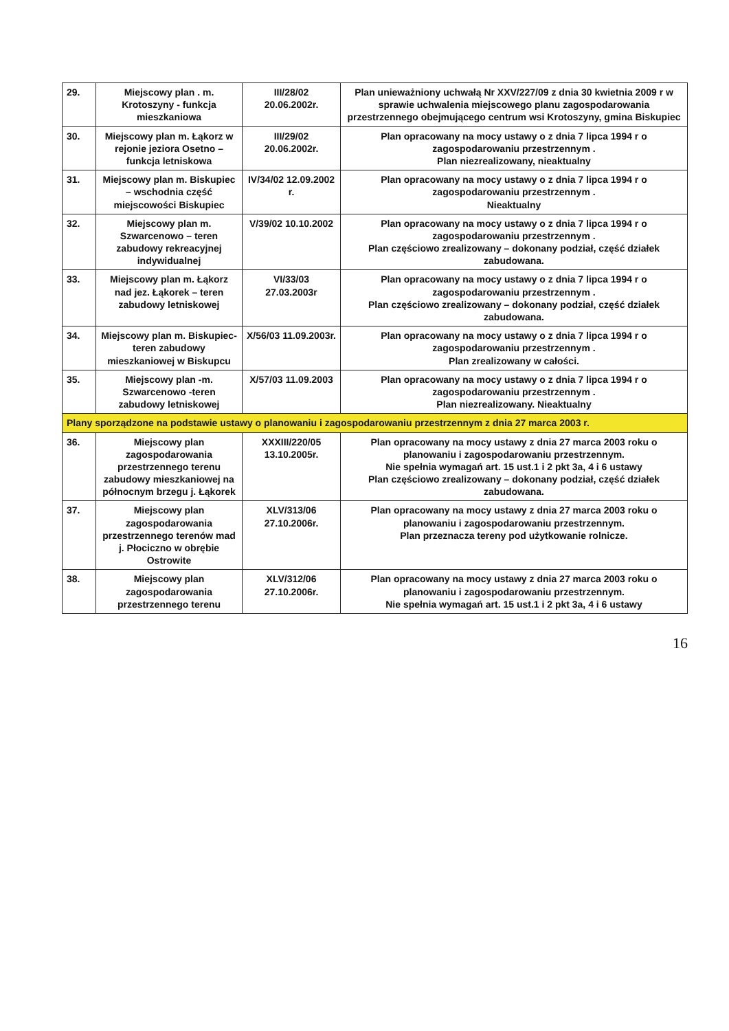| 29. | Miejscowy plan . m. Krotoszyny - funkcja mieszkaniowa | III/28/02 20.06.2002r. | Plan unieważniony uchwałą Nr XXV/227/09 z dnia 30 kwietnia 2009 r w sprawie uchwalenia miejscowego planu zagospodarowania przestrzennego obejmującego centrum wsi Krotoszyny, gmina Biskupiec |
| 30. | Miejscowy plan m. Łąkorz w rejonie jeziora Osetno – funkcja letniskowa | III/29/02 20.06.2002r. | Plan opracowany na mocy ustawy o z dnia 7 lipca 1994 r o zagospodarowaniu przestrzennym . Plan niezrealizowany, nieaktualny |
| 31. | Miejscowy plan m. Biskupiec – wschodnia część miejscowości Biskupiec | IV/34/02 12.09.2002 r. | Plan opracowany na mocy ustawy o z dnia 7 lipca 1994 r o zagospodarowaniu przestrzennym . Nieaktualny |
| 32. | Miejscowy plan m. Szwarcenowo – teren zabudowy rekreacyjnej indywidualnej | V/39/02 10.10.2002 | Plan opracowany na mocy ustawy o z dnia 7 lipca 1994 r o zagospodarowaniu przestrzennym . Plan częściowo zrealizowany – dokonany podział, część działek zabudowana. |
| 33. | Miejscowy plan m. Łąkorz nad jez. Łąkorek – teren zabudowy letniskowej | VI/33/03 27.03.2003r | Plan opracowany na mocy ustawy o z dnia 7 lipca 1994 r o zagospodarowaniu przestrzennym . Plan częściowo zrealizowany – dokonany podział, część działek zabudowana. |
| 34. | Miejscowy plan m. Biskupiec- teren zabudowy mieszkaniowej w Biskupcu | X/56/03 11.09.2003r. | Plan opracowany na mocy ustawy o z dnia 7 lipca 1994 r o zagospodarowaniu przestrzennym . Plan zrealizowany w całości. |
| 35. | Miejscowy plan -m. Szwarcenowo -teren zabudowy letniskowej | X/57/03 11.09.2003 | Plan opracowany na mocy ustawy o z dnia 7 lipca 1994 r o zagospodarowaniu przestrzennym . Plan niezrealizowany. Nieaktualny |
| Plany sporządzone na podstawie ustawy o planowaniu i zagospodarowaniu przestrzennym z dnia 27 marca 2003 r. | | | |
| 36. | Miejscowy plan zagospodarowania przestrzennego terenu zabudowy mieszkaniowej na północnym brzegu j. Łąkorek | XXXIII/220/05 13.10.2005r. | Plan opracowany na mocy ustawy z dnia 27 marca 2003 roku o planowaniu i zagospodarowaniu przestrzennym. Nie spełnia wymagań art. 15 ust.1 i 2 pkt 3a, 4 i 6 ustawy Plan częściowo zrealizowany – dokonany podział, część działek zabudowana. |
| 37. | Miejscowy plan zagospodarowania przestrzennego terenów mad j. Płociczno w obrębie Ostrowite | XLV/313/06 27.10.2006r. | Plan opracowany na mocy ustawy z dnia 27 marca 2003 roku o planowaniu i zagospodarowaniu przestrzennym. Plan przeznacza tereny pod użytkowanie rolnicze. |
| 38. | Miejscowy plan zagospodarowania przestrzennego terenu | XLV/312/06 27.10.2006r. | Plan opracowany na mocy ustawy z dnia 27 marca 2003 roku o planowaniu i zagospodarowaniu przestrzennym. Nie spełnia wymagań art. 15 ust.1 i 2 pkt 3a, 4 i 6 ustawy |
16